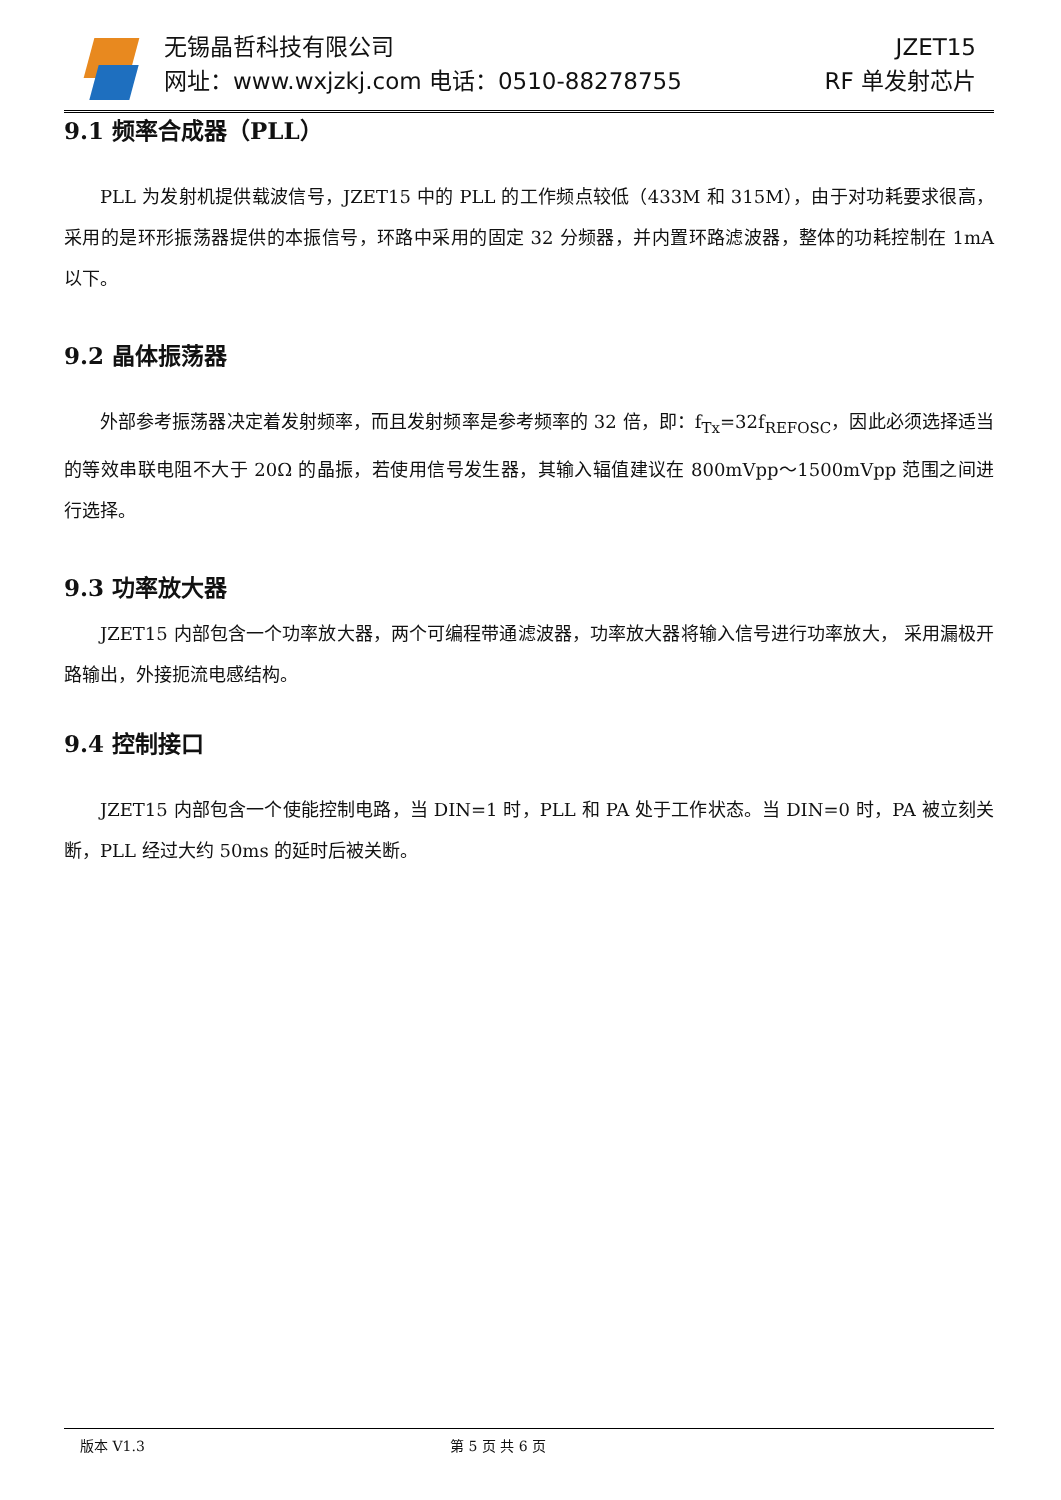无锡晶哲科技有限公司
网址：www.wxjzkj.com 电话：0510-88278755
JZET15
RF 单发射芯片
9.1 频率合成器（PLL）
PLL 为发射机提供载波信号，JZET15 中的 PLL 的工作频点较低（433M 和 315M），由于对功耗要求很高，采用的是环形振荡器提供的本振信号，环路中采用的固定 32 分频器，并内置环路滤波器，整体的功耗控制在 1mA 以下。
9.2 晶体振荡器
外部参考振荡器决定着发射频率，而且发射频率是参考频率的 32 倍，即：f<sub>Tx</sub>=32f<sub>REFOSC</sub>，因此必须选择适当的等效串联电阻不大于 20Ω 的晶振，若使用信号发生器，其输入辐值建议在 800mVpp～1500mVpp 范围之间进行选择。
9.3 功率放大器
JZET15 内部包含一个功率放大器，两个可编程带通滤波器，功率放大器将输入信号进行功率放大， 采用漏极开路输出，外接扼流电感结构。
9.4 控制接口
JZET15 内部包含一个使能控制电路，当 DIN=1 时，PLL 和 PA 处于工作状态。当 DIN=0 时，PA 被立刻关断，PLL 经过大约 50ms 的延时后被关断。
版本 V1.3 第 5 页 共 6 页